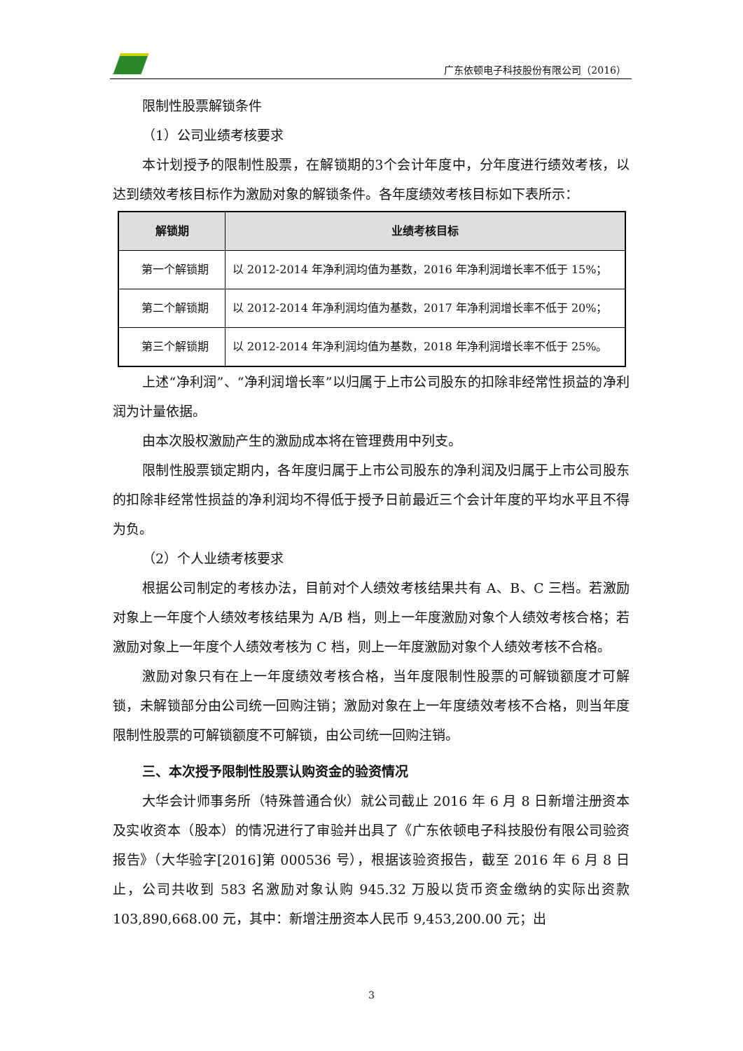广东依顿电子科技股份有限公司（2016）
限制性股票解锁条件
（1）公司业绩考核要求
本计划授予的限制性股票，在解锁期的3个会计年度中，分年度进行绩效考核，以达到绩效考核目标作为激励对象的解锁条件。各年度绩效考核目标如下表所示：
| 解锁期 | 业绩考核目标 |
| --- | --- |
| 第一个解锁期 | 以 2012-2014 年净利润均值为基数，2016 年净利润增长率不低于 15%； |
| 第二个解锁期 | 以 2012-2014 年净利润均值为基数，2017 年净利润增长率不低于 20%； |
| 第三个解锁期 | 以 2012-2014 年净利润均值为基数，2018 年净利润增长率不低于 25%。 |
上述“净利润”、“净利润增长率”以归属于上市公司股东的扣除非经常性损益的净利润为计量依据。
由本次股权激励产生的激励成本将在管理费用中列支。
限制性股票锁定期内，各年度归属于上市公司股东的净利润及归属于上市公司股东的扣除非经常性损益的净利润均不得低于授予日前最近三个会计年度的平均水平且不得为负。
（2）个人业绩考核要求
根据公司制定的考核办法，目前对个人绩效考核结果共有 A、B、C 三档。若激励对象上一年度个人绩效考核结果为 A/B 档，则上一年度激励对象个人绩效考核合格；若激励对象上一年度个人绩效考核为 C 档，则上一年度激励对象个人绩效考核不合格。
激励对象只有在上一年度绩效考核合格，当年度限制性股票的可解锁额度才可解锁，未解锁部分由公司统一回购注销；激励对象在上一年度绩效考核不合格，则当年度限制性股票的可解锁额度不可解锁，由公司统一回购注销。
三、本次授予限制性股票认购资金的验资情况
大华会计师事务所（特殊普通合伙）就公司截止 2016 年 6 月 8 日新增注册资本及实收资本（股本）的情况进行了审验并出具了《广东依顿电子科技股份有限公司验资报告》（大华验字[2016]第 000536 号），根据该验资报告，截至 2016 年 6 月 8 日止，公司共收到 583 名激励对象认购 945.32 万股以货币资金缴纳的实际出资款 103,890,668.00 元，其中：新增注册资本人民币 9,453,200.00 元；出
3